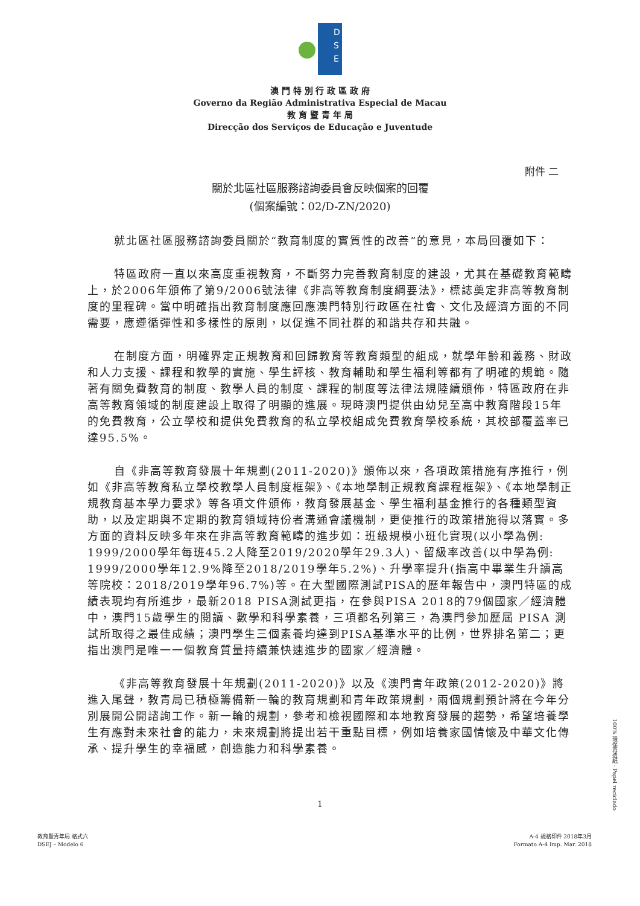D
S
E
澳 門 特 別 行 政 區 政 府
Governo da Região Administrativa Especial de Macau
教 育 暨 青 年 局
Direcção dos Serviços de Educação e Juventude
附件 二
關於北區社區服務諮詢委員會反映個案的回覆
(個案編號：02/D-ZN/2020)
就北區社區服務諮詢委員關於“教育制度的實質性的改善”的意見，本局回覆如下：
特區政府一直以來高度重視教育，不斷努力完善教育制度的建設，尤其在基礎教育範疇上，於2006年頒佈了第9/2006號法律《非高等教育制度綱要法》，標誌奠定非高等教育制度的里程碑。當中明確指出教育制度應回應澳門特別行政區在社會、文化及經濟方面的不同需要，應遵循彈性和多樣性的原則，以促進不同社群的和諧共存和共融。
在制度方面，明確界定正規教育和回歸教育等教育類型的組成，就學年齡和義務、財政和人力支援、課程和教學的實施、學生評核、教育輔助和學生福利等都有了明確的規範。隨著有關免費教育的制度、教學人員的制度、課程的制度等法律法規陸續頒佈，特區政府在非高等教育領域的制度建設上取得了明顯的進展。現時澳門提供由幼兒至高中教育階段15年的免費教育，公立學校和提供免費教育的私立學校組成免費教育學校系統，其校部覆蓋率已達95.5%。
自《非高等教育發展十年規劃(2011-2020)》頒佈以來，各項政策措施有序推行，例如《非高等教育私立學校教學人員制度框架》、《本地學制正規教育課程框架》、《本地學制正規教育基本學力要求》等各項文件頒佈，教育發展基金、學生福利基金推行的各種類型資助，以及定期與不定期的教育領域持份者溝通會議機制，更使推行的政策措施得以落實。多方面的資料反映多年來在非高等教育範疇的進步如：班級規模小班化實現(以小學為例: 1999/2000學年每班45.2人降至2019/2020學年29.3人)、留級率改善(以中學為例: 1999/2000學年12.9%降至2018/2019學年5.2%)、升學率提升(指高中畢業生升讀高等院校：2018/2019學年96.7%)等。在大型國際測試PISA的歷年報告中，澳門特區的成績表現均有所進步，最新2018 PISA測試更指，在參與PISA 2018的79個國家／經濟體中，澳門15歲學生的閱讀、數學和科學素養，三項都名列第三，為澳門參加歷屆 PISA 測試所取得之最佳成績；澳門學生三個素養均達到PISA基準水平的比例，世界排名第二；更指出澳門是唯一一個教育質量持續兼快速進步的國家／經濟體。
《非高等教育發展十年規劃(2011-2020)》以及《澳門青年政策(2012-2020)》將進入尾聲，教青局已積極籌備新一輪的教育規劃和青年政策規劃，兩個規劃預計將在今年分別展開公開諮詢工作。新一輪的規劃，參考和檢視國際和本地教育發展的趨勢，希望培養學生有應對未來社會的能力，未來規劃將提出若干重點目標，例如培養家國情懷及中華文化傳承、提升學生的幸福感，創造能力和科學素養。
1
教育暨青年局 格式六
DSEJ – Modelo 6
A-4 規格印件 2018年3月
Formato A-4 Imp. Mar. 2018
100% 環保再造紙 · Papel reciclado